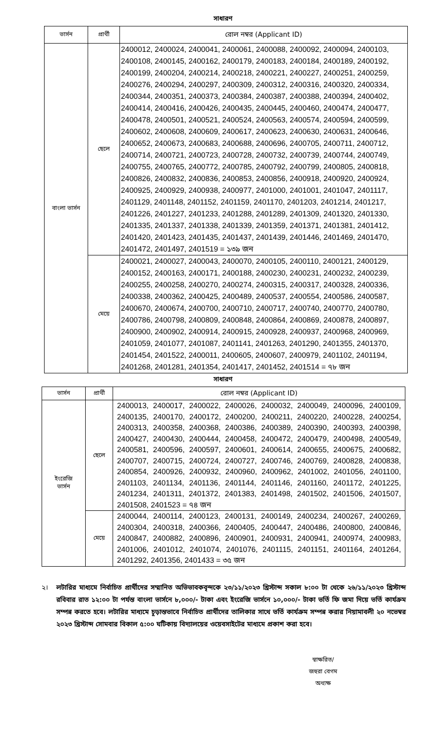সাধারণ
| ভার্সন | প্রার্থী | রোল নম্বর (Applicant ID) |
| --- | --- | --- |
| বাংলা ভার্সন | ছেলে | 2400012, 2400024, 2400041, 2400061, 2400088, 2400092, 2400094, 2400103, 2400108, 2400145, 2400162, 2400179, 2400183, 2400184, 2400189, 2400192, 2400199, 2400204, 2400214, 2400218, 2400221, 2400227, 2400251, 2400259, 2400276, 2400294, 2400297, 2400309, 2400312, 2400316, 2400320, 2400334, 2400344, 2400351, 2400373, 2400384, 2400387, 2400388, 2400394, 2400402, 2400414, 2400416, 2400426, 2400435, 2400445, 2400460, 2400474, 2400477, 2400478, 2400501, 2400521, 2400524, 2400563, 2400574, 2400594, 2400599, 2400602, 2400608, 2400609, 2400617, 2400623, 2400630, 2400631, 2400646, 2400652, 2400673, 2400683, 2400688, 2400696, 2400705, 2400711, 2400712, 2400714, 2400721, 2400723, 2400728, 2400732, 2400739, 2400744, 2400749, 2400755, 2400765, 2400772, 2400785, 2400792, 2400799, 2400805, 2400818, 2400826, 2400832, 2400836, 2400853, 2400856, 2400918, 2400920, 2400924, 2400925, 2400929, 2400938, 2400977, 2401000, 2401001, 2401047, 2401117, 2401129, 2401148, 2401152, 2401159, 2401170, 2401203, 2401214, 2401217, 2401226, 2401227, 2401233, 2401288, 2401289, 2401309, 2401320, 2401330, 2401335, 2401337, 2401338, 2401339, 2401359, 2401371, 2401381, 2401412, 2401420, 2401423, 2401435, 2401437, 2401439, 2401446, 2401469, 2401470, 2401472, 2401497, 2401519 = ১৩৯ জন |
| | মেয়ে | 2400021, 2400027, 2400043, 2400070, 2400105, 2400110, 2400121, 2400129, 2400152, 2400163, 2400171, 2400188, 2400230, 2400231, 2400232, 2400239, 2400255, 2400258, 2400270, 2400274, 2400315, 2400317, 2400328, 2400336, 2400338, 2400362, 2400425, 2400489, 2400537, 2400554, 2400586, 2400587, 2400670, 2400674, 2400700, 2400710, 2400717, 2400740, 2400770, 2400780, 2400786, 2400798, 2400809, 2400848, 2400864, 2400869, 2400878, 2400897, 2400900, 2400902, 2400914, 2400915, 2400928, 2400937, 2400968, 2400969, 2401059, 2401077, 2401087, 2401141, 2401263, 2401290, 2401355, 2401370, 2401454, 2401522, 2400011, 2400605, 2400607, 2400979, 2401102, 2401194, 2401268, 2401281, 2401354, 2401417, 2401452, 2401514 = ৭৮ জন |
সাধারণ
| ভার্সন | প্রার্থী | রোল নম্বর (Applicant ID) |
| --- | --- | --- |
| ইংরেজি ভার্সন | ছেলে | 2400013, 2400017, 2400022, 2400026, 2400032, 2400049, 2400096, 2400109, 2400135, 2400170, 2400172, 2400200, 2400211, 2400220, 2400228, 2400254, 2400313, 2400358, 2400368, 2400386, 2400389, 2400390, 2400393, 2400398, 2400427, 2400430, 2400444, 2400458, 2400472, 2400479, 2400498, 2400549, 2400581, 2400596, 2400597, 2400601, 2400614, 2400655, 2400675, 2400682, 2400707, 2400715, 2400724, 2400727, 2400746, 2400769, 2400828, 2400838, 2400854, 2400926, 2400932, 2400960, 2400962, 2401002, 2401056, 2401100, 2401103, 2401134, 2401136, 2401144, 2401146, 2401160, 2401172, 2401225, 2401234, 2401311, 2401372, 2401383, 2401498, 2401502, 2401506, 2401507, 2401508, 2401523 = ৭৪ জন |
| | মেয়ে | 2400044, 2400114, 2400123, 2400131, 2400149, 2400234, 2400267, 2400269, 2400304, 2400318, 2400366, 2400405, 2400447, 2400486, 2400800, 2400846, 2400847, 2400882, 2400896, 2400901, 2400931, 2400941, 2400974, 2400983, 2401006, 2401012, 2401074, 2401076, 2401115, 2401151, 2401164, 2401264, 2401292, 2401356, 2401433 = ৩৫ জন |
২। লটারির মাধ্যমে নির্বাচিত প্রার্থীদের সম্মানিত অভিভাবকবৃন্দকে ২৩/১১/২০২৩ খ্রিস্টাব্দ সকাল ৮:০০ টা থেকে ২৬/১১/২০২৩ খ্রিস্টাব্দ রবিবার রাত ১২:০০ টা পর্যন্ত বাংলা ভার্সনে ৮,০০০/- টাকা এবং ইংরেজি ভার্সনে ১০,০০০/- টাকা ভর্তি ফি জমা দিয়ে ভর্তি কার্যক্রম সম্পন্ন করতে হবে। লটারির মাধ্যমে চূড়ান্তভাবে নির্বাচিত প্রার্থীদের তালিকার সাথে ভর্তি কার্যক্রম সম্পন্ন করার নিয়ামাবলী ২০ নভেম্বর ২০২৩ খ্রিস্টাব্দ সোমবার বিকাল ৫:০০ ঘটিকায় বিদ্যালয়ের ওয়েবসাইটের মাধ্যমে প্রকাশ করা হবে।
স্বাক্ষরিত/
জহুরা বেগম
অধ্যক্ষ